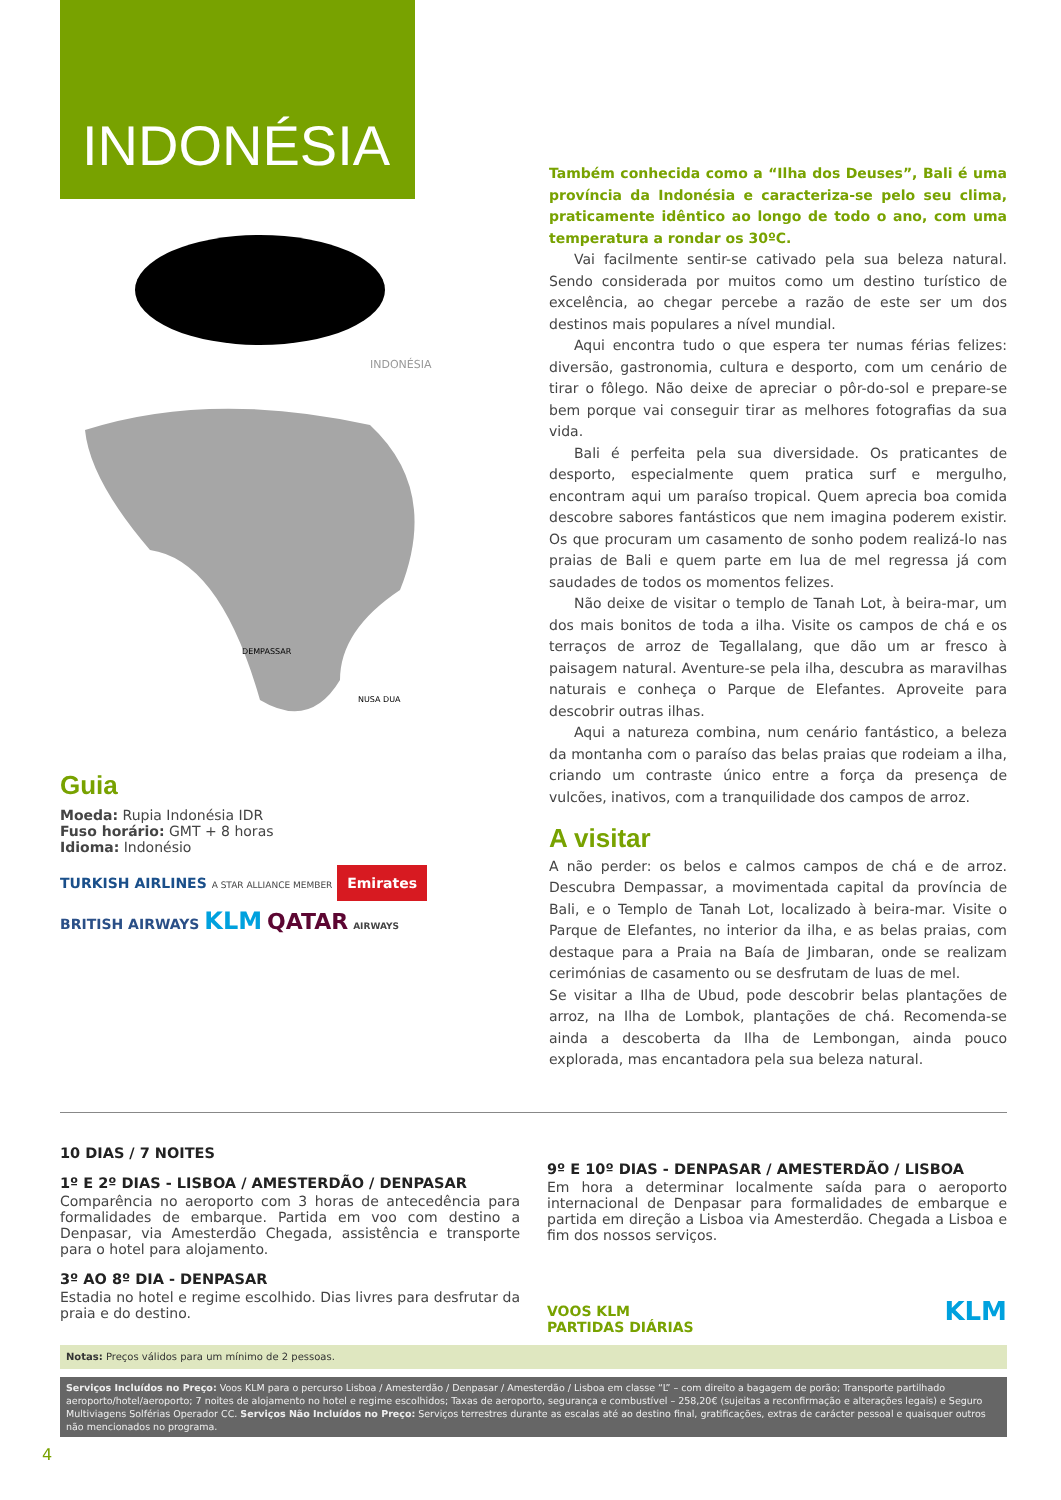INDONÉSIA
INDONÉSIA
DEMPASSAR
NUSA DUA
Guia
Moeda: Rupia Indonésia IDR
Fuso horário: GMT + 8 horas
Idioma: Indonésio
TURKISH AIRLINES A STAR ALLIANCE MEMBER Emirates
BRITISH AIRWAYS KLM QATAR AIRWAYS
Também conhecida como a “Ilha dos Deuses”, Bali é uma província da Indonésia e caracteriza-se pelo seu clima, praticamente idêntico ao longo de todo o ano, com uma temperatura a rondar os 30ºC.
Vai facilmente sentir-se cativado pela sua beleza natural. Sendo considerada por muitos como um destino turístico de excelência, ao chegar percebe a razão de este ser um dos destinos mais populares a nível mundial.
Aqui encontra tudo o que espera ter numas férias felizes: diversão, gastronomia, cultura e desporto, com um cenário de tirar o fôlego. Não deixe de apreciar o pôr-do-sol e prepare-se bem porque vai conseguir tirar as melhores fotografias da sua vida.
Bali é perfeita pela sua diversidade. Os praticantes de desporto, especialmente quem pratica surf e mergulho, encontram aqui um paraíso tropical. Quem aprecia boa comida descobre sabores fantásticos que nem imagina poderem existir. Os que procuram um casamento de sonho podem realizá-lo nas praias de Bali e quem parte em lua de mel regressa já com saudades de todos os momentos felizes.
Não deixe de visitar o templo de Tanah Lot, à beira-mar, um dos mais bonitos de toda a ilha. Visite os campos de chá e os terraços de arroz de Tegallalang, que dão um ar fresco à paisagem natural. Aventure-se pela ilha, descubra as maravilhas naturais e conheça o Parque de Elefantes. Aproveite para descobrir outras ilhas.
Aqui a natureza combina, num cenário fantástico, a beleza da montanha com o paraíso das belas praias que rodeiam a ilha, criando um contraste único entre a força da presença de vulcões, inativos, com a tranquilidade dos campos de arroz.
A visitar
A não perder: os belos e calmos campos de chá e de arroz. Descubra Dempassar, a movimentada capital da província de Bali, e o Templo de Tanah Lot, localizado à beira-mar. Visite o Parque de Elefantes, no interior da ilha, e as belas praias, com destaque para a Praia na Baía de Jimbaran, onde se realizam cerimónias de casamento ou se desfrutam de luas de mel.
Se visitar a Ilha de Ubud, pode descobrir belas plantações de arroz, na Ilha de Lombok, plantações de chá. Recomenda-se ainda a descoberta da Ilha de Lembongan, ainda pouco explorada, mas encantadora pela sua beleza natural.
10 DIAS / 7 NOITES
1º E 2º DIAS - LISBOA / AMESTERDÃO / DENPASAR
Comparência no aeroporto com 3 horas de antecedência para formalidades de embarque. Partida em voo com destino a Denpasar, via Amesterdão Chegada, assistência e transporte para o hotel para alojamento.
3º AO 8º DIA - DENPASAR
Estadia no hotel e regime escolhido. Dias livres para desfrutar da praia e do destino.
9º E 10º DIAS - DENPASAR / AMESTERDÃO / LISBOA
Em hora a determinar localmente saída para o aeroporto internacional de Denpasar para formalidades de embarque e partida em direção a Lisboa via Amesterdão. Chegada a Lisboa e fim dos nossos serviços.
VOOS KLM
PARTIDAS DIÁRIAS KLM
Notas: Preços válidos para um mínimo de 2 pessoas.
Serviços Incluídos no Preço: Voos KLM para o percurso Lisboa / Amesterdão / Denpasar / Amesterdão / Lisboa em classe “L” – com direito a bagagem de porão; Transporte partilhado aeroporto/hotel/aeroporto; 7 noites de alojamento no hotel e regime escolhidos; Taxas de aeroporto, segurança e combustível – 258,20€ (sujeitas a reconfirmação e alterações legais) e Seguro Multiviagens Solférias Operador CC. Serviços Não Incluídos no Preço: Serviços terrestres durante as escalas até ao destino final, gratificações, extras de carácter pessoal e quaisquer outros não mencionados no programa.
4